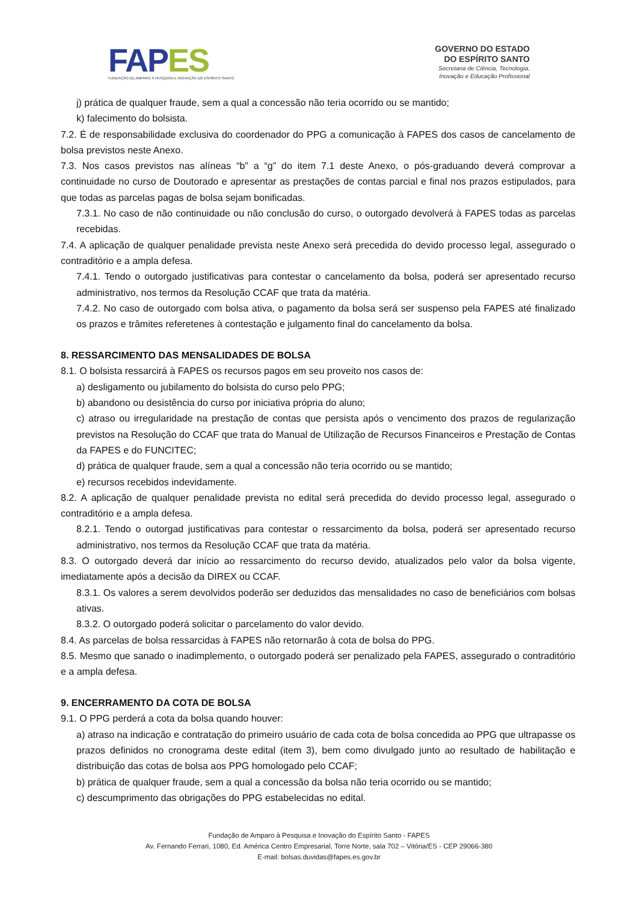FAPES
FUNDAÇÃO DE AMPARO À PESQUISA E INOVAÇÃO DO ESPÍRITO SANTO
GOVERNO DO ESTADO
DO ESPÍRITO SANTO
Secretaria de Ciência, Tecnologia,
Inovação e Educação Profissional
j) prática de qualquer fraude, sem a qual a concessão não teria ocorrido ou se mantido;
k) falecimento do bolsista.
7.2. É de responsabilidade exclusiva do coordenador do PPG a comunicação à FAPES dos casos de cancelamento de bolsa previstos neste Anexo.
7.3. Nos casos previstos nas alíneas “b” a “g” do item 7.1 deste Anexo, o pós-graduando deverá comprovar a continuidade no curso de Doutorado e apresentar as prestações de contas parcial e final nos prazos estipulados, para que todas as parcelas pagas de bolsa sejam bonificadas.
7.3.1. No caso de não continuidade ou não conclusão do curso, o outorgado devolverá à FAPES todas as parcelas recebidas.
7.4. A aplicação de qualquer penalidade prevista neste Anexo será precedida do devido processo legal, assegurado o contraditório e a ampla defesa.
7.4.1. Tendo o outorgado justificativas para contestar o cancelamento da bolsa, poderá ser apresentado recurso administrativo, nos termos da Resolução CCAF que trata da matéria.
7.4.2. No caso de outorgado com bolsa ativa, o pagamento da bolsa será ser suspenso pela FAPES até finalizado os prazos e trâmites referetenes à contestação e julgamento final do cancelamento da bolsa.
8. RESSARCIMENTO DAS MENSALIDADES DE BOLSA
8.1. O bolsista ressarcirá à FAPES os recursos pagos em seu proveito nos casos de:
a) desligamento ou jubilamento do bolsista do curso pelo PPG;
b) abandono ou desistência do curso por iniciativa própria do aluno;
c) atraso ou irregularidade na prestação de contas que persista após o vencimento dos prazos de regularização previstos na Resolução do CCAF que trata do Manual de Utilização de Recursos Financeiros e Prestação de Contas da FAPES e do FUNCITEC;
d) prática de qualquer fraude, sem a qual a concessão não teria ocorrido ou se mantido;
e) recursos recebidos indevidamente.
8.2. A aplicação de qualquer penalidade prevista no edital será precedida do devido processo legal, assegurado o contraditório e a ampla defesa.
8.2.1. Tendo o outorgad justificativas para contestar o ressarcimento da bolsa, poderá ser apresentado recurso administrativo, nos termos da Resolução CCAF que trata da matéria.
8.3. O outorgado deverá dar início ao ressarcimento do recurso devido, atualizados pelo valor da bolsa vigente, imediatamente após a decisão da DIREX ou CCAF.
8.3.1. Os valores a serem devolvidos poderão ser deduzidos das mensalidades no caso de beneficiários com bolsas ativas.
8.3.2. O outorgado poderá solicitar o parcelamento do valor devido.
8.4. As parcelas de bolsa ressarcidas à FAPES não retornarão à cota de bolsa do PPG.
8.5. Mesmo que sanado o inadimplemento, o outorgado poderá ser penalizado pela FAPES, assegurado o contraditório e a ampla defesa.
9. ENCERRAMENTO DA COTA DE BOLSA
9.1. O PPG perderá a cota da bolsa quando houver:
a) atraso na indicação e contratação do primeiro usuário de cada cota de bolsa concedida ao PPG que ultrapasse os prazos definidos no cronograma deste edital (item 3), bem como divulgado junto ao resultado de habilitação e distribuição das cotas de bolsa aos PPG homologado pelo CCAF;
b) prática de qualquer fraude, sem a qual a concessão da bolsa não teria ocorrido ou se mantido;
c) descumprimento das obrigações do PPG estabelecidas no edital.
Fundação de Amparo à Pesquisa e Inovação do Espírito Santo - FAPES
Av. Fernando Ferrari, 1080, Ed. América Centro Empresarial, Torre Norte, sala 702 – Vitória/ES - CEP 29066-380
E-mail: bolsas.duvidas@fapes.es.gov.br